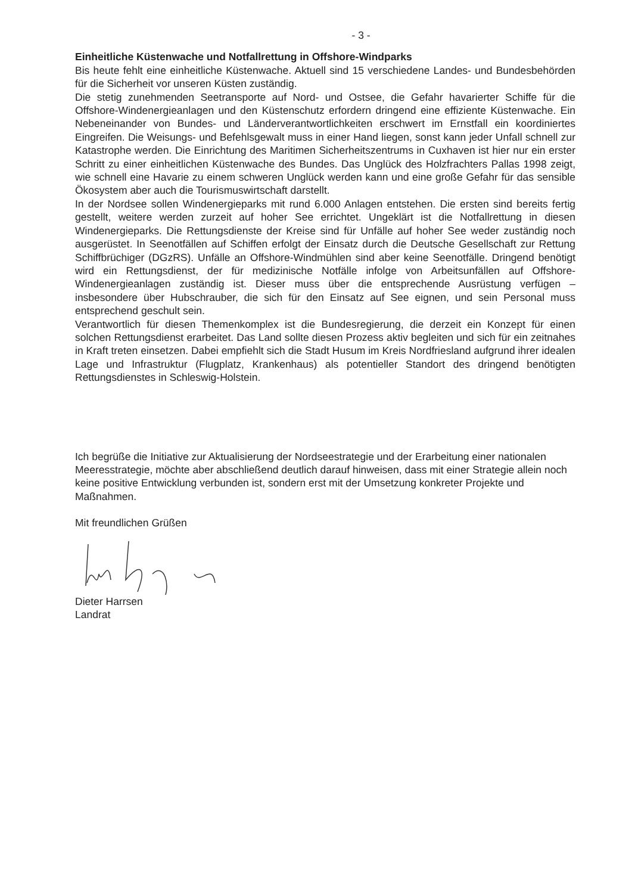- 3 -
Einheitliche Küstenwache und Notfallrettung in Offshore-Windparks
Bis heute fehlt eine einheitliche Küstenwache. Aktuell sind 15 verschiedene Landes- und Bundesbehörden für die Sicherheit vor unseren Küsten zuständig.
Die stetig zunehmenden Seetransporte auf Nord- und Ostsee, die Gefahr havarierter Schiffe für die Offshore-Windenergieanlagen und den Küstenschutz erfordern dringend eine effiziente Küstenwache. Ein Nebeneinander von Bundes- und Länderverantwortlichkeiten erschwert im Ernstfall ein koordiniertes Eingreifen. Die Weisungs- und Befehlsgewalt muss in einer Hand liegen, sonst kann jeder Unfall schnell zur Katastrophe werden. Die Einrichtung des Maritimen Sicherheitszentrums in Cuxhaven ist hier nur ein erster Schritt zu einer einheitlichen Küstenwache des Bundes. Das Unglück des Holzfrachters Pallas 1998 zeigt, wie schnell eine Havarie zu einem schweren Unglück werden kann und eine große Gefahr für das sensible Ökosystem aber auch die Tourismuswirtschaft darstellt.
In der Nordsee sollen Windenergieparks mit rund 6.000 Anlagen entstehen. Die ersten sind bereits fertig gestellt, weitere werden zurzeit auf hoher See errichtet. Ungeklärt ist die Notfallrettung in diesen Windenergieparks. Die Rettungsdienste der Kreise sind für Unfälle auf hoher See weder zuständig noch ausgerüstet. In Seenotfällen auf Schiffen erfolgt der Einsatz durch die Deutsche Gesellschaft zur Rettung Schiffbrüchiger (DGzRS). Unfälle an Offshore-Windmühlen sind aber keine Seenotfälle. Dringend benötigt wird ein Rettungsdienst, der für medizinische Notfälle infolge von Arbeitsunfällen auf Offshore-Windenergieanlagen zuständig ist. Dieser muss über die entsprechende Ausrüstung verfügen – insbesondere über Hubschrauber, die sich für den Einsatz auf See eignen, und sein Personal muss entsprechend geschult sein.
Verantwortlich für diesen Themenkomplex ist die Bundesregierung, die derzeit ein Konzept für einen solchen Rettungsdienst erarbeitet. Das Land sollte diesen Prozess aktiv begleiten und sich für ein zeitnahes in Kraft treten einsetzen. Dabei empfiehlt sich die Stadt Husum im Kreis Nordfriesland aufgrund ihrer idealen Lage und Infrastruktur (Flugplatz, Krankenhaus) als potentieller Standort des dringend benötigten Rettungsdienstes in Schleswig-Holstein.
Ich begrüße die Initiative zur Aktualisierung der Nordseestrategie und der Erarbeitung einer nationalen Meeresstrategie, möchte aber abschließend deutlich darauf hinweisen, dass mit einer Strategie allein noch keine positive Entwicklung verbunden ist, sondern erst mit der Umsetzung konkreter Projekte und Maßnahmen.
Mit freundlichen Grüßen
Dieter Harrsen
Landrat